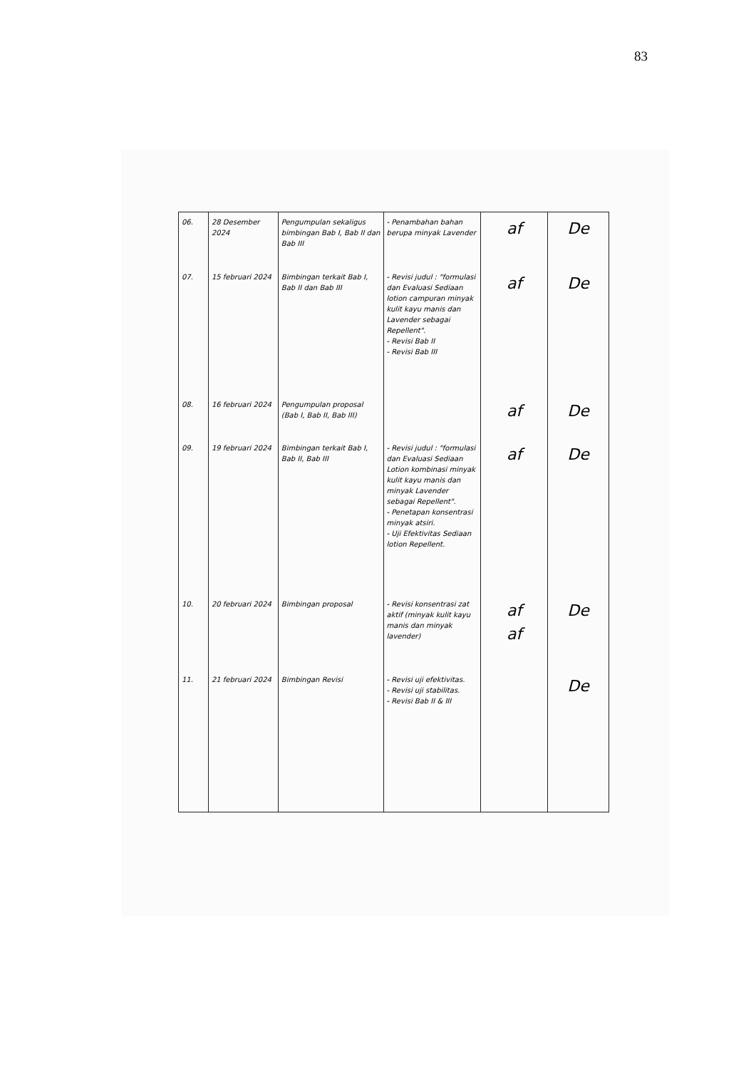83
| 06. | 28 Desember 2024 | Pengumpulan sekaligus bimbingan Bab I, Bab II dan Bab III | - Penambahan bahan berupa minyak Lavender | af | De |
| 07. | 15 februari 2024 | Bimbingan terkait Bab I, Bab II dan Bab III | - Revisi judul : "formulasi dan Evaluasi Sediaan lotion campuran minyak kulit kayu manis dan Lavender sebagai Repellent". - Revisi Bab II - Revisi Bab III | af | De |
| 08. | 16 februari 2024 | Pengumpulan proposal (Bab I, Bab II, Bab III) | | af | De |
| 09. | 19 februari 2024 | Bimbingan terkait Bab I, Bab II, Bab III | - Revisi judul : "formulasi dan Evaluasi Sediaan Lotion kombinasi minyak kulit kayu manis dan minyak Lavender sebagai Repellent". - Penetapan konsentrasi minyak atsiri. - Uji Efektivitas Sediaan lotion Repellent. | af | De |
| 10. | 20 februari 2024 | Bimbingan proposal | - Revisi konsentrasi zat aktif (minyak kulit kayu manis dan minyak lavender) | af af | De |
| 11. | 21 februari 2024 | Bimbingan Revisi | - Revisi uji efektivitas. - Revisi uji stabilitas. - Revisi Bab II & III | | De |